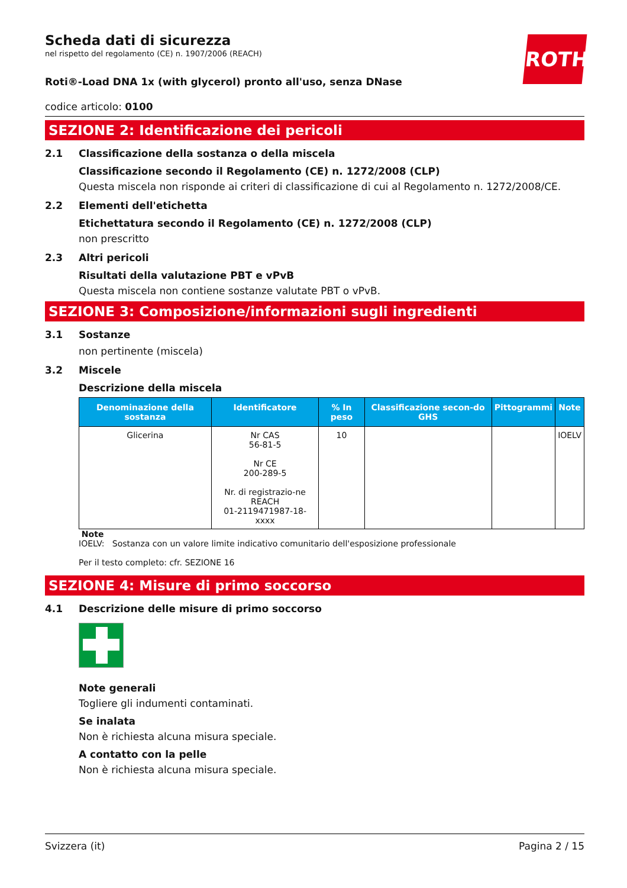ROTH
Scheda dati di sicurezza
nel rispetto del regolamento (CE) n. 1907/2006 (REACH)
Roti®-Load DNA 1x (with glycerol) pronto all'uso, senza DNase
codice articolo: 0100
SEZIONE 2: Identificazione dei pericoli
2.1 Classificazione della sostanza o della miscela
Classificazione secondo il Regolamento (CE) n. 1272/2008 (CLP)
Questa miscela non risponde ai criteri di classificazione di cui al Regolamento n. 1272/2008/CE.
2.2 Elementi dell'etichetta
Etichettatura secondo il Regolamento (CE) n. 1272/2008 (CLP)
non prescritto
2.3 Altri pericoli
Risultati della valutazione PBT e vPvB
Questa miscela non contiene sostanze valutate PBT o vPvB.
SEZIONE 3: Composizione/informazioni sugli ingredienti
3.1 Sostanze
non pertinente (miscela)
3.2 Miscele
Descrizione della miscela
| Denominazione della sostanza | Identificatore | % In peso | Classificazione secon-do GHS | Pittogrammi | Note |
| --- | --- | --- | --- | --- | --- |
| Glicerina | Nr CAS 56-81-5 Nr CE 200-289-5 Nr. di registrazio-ne REACH 01-2119471987-18-xxxx | 10 | | | IOELV |
Note
IOELV: Sostanza con un valore limite indicativo comunitario dell'esposizione professionale
Per il testo completo: cfr. SEZIONE 16
SEZIONE 4: Misure di primo soccorso
4.1 Descrizione delle misure di primo soccorso
Note generali
Togliere gli indumenti contaminati.
Se inalata
Non è richiesta alcuna misura speciale.
A contatto con la pelle
Non è richiesta alcuna misura speciale.
Svizzera (it) Pagina 2 / 15